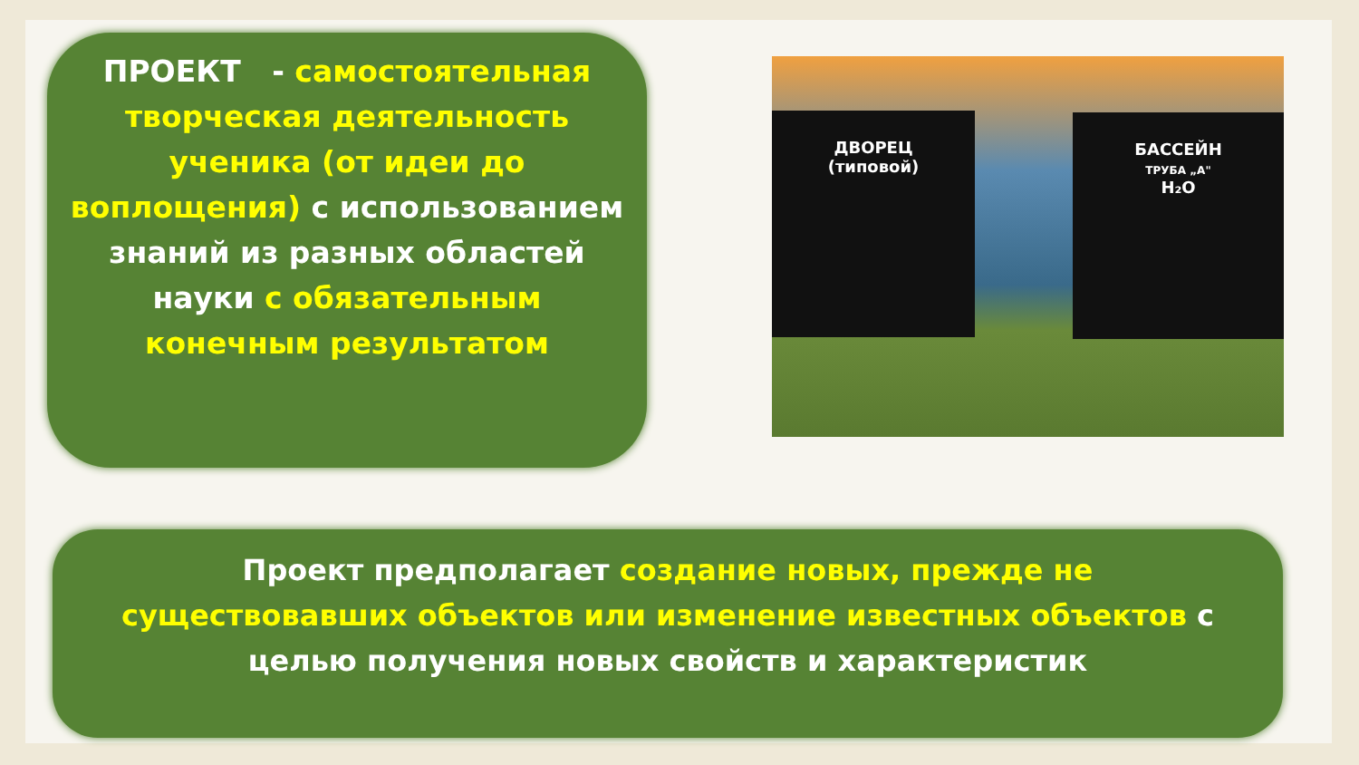ПРОЕКТ - самостоятельная творческая деятельность ученика (от идеи до воплощения) с использованием знаний из разных областей науки с обязательным конечным результатом
ДВОРЕЦ
(типовой)
БАССЕЙН
ТРУБА „А"
H₂O
Проект предполагает создание новых, прежде не существовавших объектов или изменение известных объектов с целью получения новых свойств и характеристик